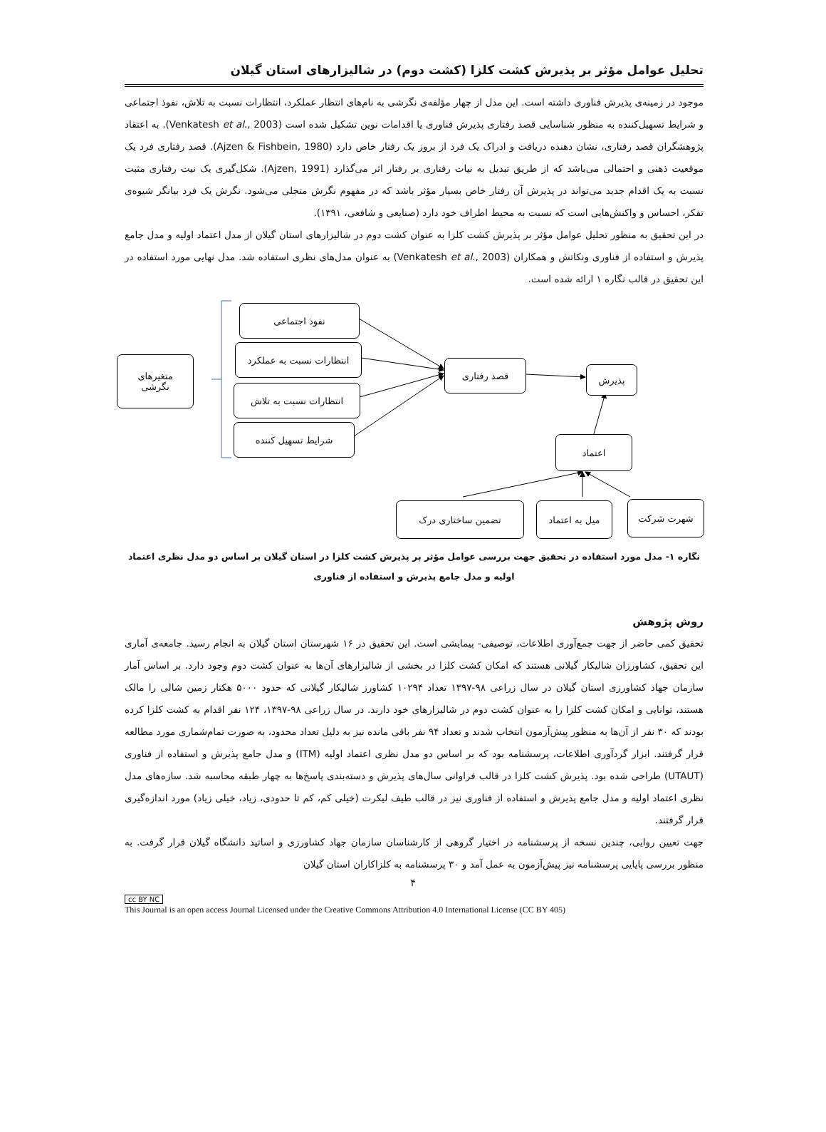تحلیل عوامل مؤثر بر پذیرش کشت کلزا (کشت دوم) در شالیزارهای استان گیلان
موجود در زمینه‌ی پذیرش فناوری داشته است. این مدل از چهار مؤلفه‌ی نگرشی به نام‌های انتظار عملکرد، انتظارات نسبت به تلاش، نفوذ اجتماعی و شرایط تسهیل‌کننده به منظور شناسایی قصد رفتاری پذیرش فناوری یا اقدامات نوین تشکیل شده است (Venkatesh et al., 2003). به اعتقاد پژوهشگران قصد رفتاری، نشان دهنده دریافت و ادراک یک فرد از بروز یک رفتار خاص دارد (Ajzen & Fishbein, 1980). قصد رفتاری فرد یک موقعیت ذهنی و احتمالی می‌باشد که از طریق تبدیل به نیات رفتاری بر رفتار اثر می‌گذارد (Ajzen, 1991). شکل‌گیری یک نیت رفتاری مثبت نسبت به یک اقدام جدید می‌تواند در پذیرش آن رفتار خاص بسیار مؤثر باشد که در مفهوم نگرش متجلی می‌شود. نگرش یک فرد بیانگر شیوه‌ی تفکر، احساس و واکنش‌هایی است که نسبت به محیط اطراف خود دارد (صنایعی و شافعی، ۱۳۹۱).
در این تحقیق به منظور تحلیل عوامل مؤثر بر پذیرش کشت کلزا به عنوان کشت دوم در شالیزارهای استان گیلان از مدل اعتماد اولیه و مدل جامع پذیرش و استفاده از فناوری ونکاتش و همکاران (Venkatesh et al., 2003) به عنوان مدل‌های نظری استفاده شد. مدل نهایی مورد استفاده در این تحقیق در قالب نگاره ۱ ارائه شده است.
نفوذ اجتماعی
انتظارات نسبت به عملکرد
انتظارات نسبت به تلاش
شرایط تسهیل کننده
متغیرهای
نگرشی
قصد رفتاری
پذیرش
اعتماد
تضمین ساختاری درک میل به اعتماد شهرت شرکت
نگاره ۱- مدل مورد استفاده در تحقیق جهت بررسی عوامل مؤثر بر پذیرش کشت کلزا در استان گیلان بر اساس دو مدل نظری اعتماد
اولیه و مدل جامع پذیرش و استفاده از فناوری
روش پژوهش
تحقیق کمی حاضر از جهت جمع‌آوری اطلاعات، توصیفی- پیمایشی است. این تحقیق در ۱۶ شهرستان استان گیلان به انجام رسید. جامعه‌ی آماری این تحقیق، کشاورزان شالیکار گیلانی هستند که امکان کشت کلزا در بخشی از شالیزارهای آن‌ها به عنوان کشت دوم وجود دارد. بر اساس آمار سازمان جهاد کشاورزی استان گیلان در سال زراعی ۹۸-۱۳۹۷ تعداد ۱۰۲۹۴ کشاورز شالیکار گیلانی که حدود ۵۰۰۰ هکتار زمین شالی را مالک هستند، توانایی و امکان کشت کلزا را به عنوان کشت دوم در شالیزارهای خود دارند. در سال زراعی ۹۸-۱۳۹۷، ۱۲۴ نفر اقدام به کشت کلزا کرده بودند که ۳۰ نفر از آن‌ها به منظور پیش‌آزمون انتخاب شدند و تعداد ۹۴ نفر باقی مانده نیز به دلیل تعداد محدود، به صورت تمام‌شماری مورد مطالعه قرار گرفتند. ابزار گردآوری اطلاعات، پرسشنامه بود که بر اساس دو مدل نظری اعتماد اولیه (ITM) و مدل جامع پذیرش و استفاده از فناوری (UTAUT) طراحی شده بود. پذیرش کشت کلزا در قالب فراوانی سال‌های پذیرش و دسته‌بندی پاسخ‌ها به چهار طبقه محاسبه شد. سازه‌های مدل نظری اعتماد اولیه و مدل جامع پذیرش و استفاده از فناوری نیز در قالب طیف لیکرت (خیلی کم، کم تا حدودی، زیاد، خیلی زیاد) مورد اندازه‌گیری قرار گرفتند.
جهت تعیین روایی، چندین نسخه از پرسشنامه در اختیار گروهی از کارشناسان سازمان جهاد کشاورزی و اساتید دانشگاه گیلان قرار گرفت. به منظور بررسی پایایی پرسشنامه نیز پیش‌آزمون به عمل آمد و ۳۰ پرسشنامه به کلزاکاران استان گیلان
۴
cc BY NC
This Journal is an open access Journal Licensed under the Creative Commons Attribution 4.0 International License (CC BY 405)